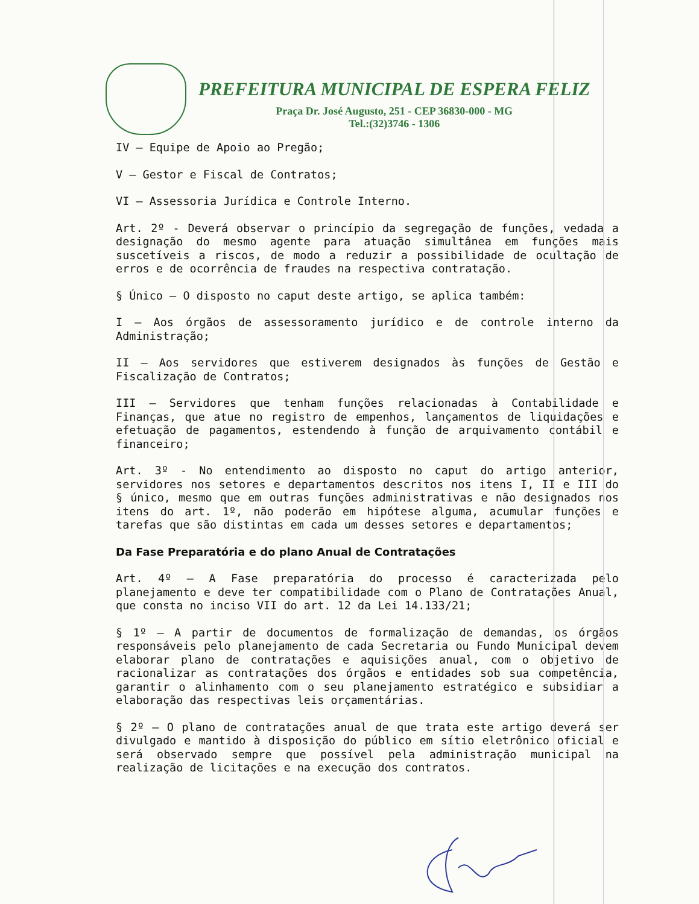PREFEITURA MUNICIPAL DE ESPERA FELIZ
Praça Dr. José Augusto, 251 - CEP 36830-000 - MG
Tel.:(32)3746 - 1306
IV – Equipe de Apoio ao Pregão;
V – Gestor e Fiscal de Contratos;
VI – Assessoria Jurídica e Controle Interno.
Art. 2º - Deverá observar o princípio da segregação de funções, vedada a designação do mesmo agente para atuação simultânea em funções mais suscetíveis a riscos, de modo a reduzir a possibilidade de ocultação de erros e de ocorrência de fraudes na respectiva contratação.
§ Único – O disposto no caput deste artigo, se aplica também:
I – Aos órgãos de assessoramento jurídico e de controle interno da Administração;
II – Aos servidores que estiverem designados às funções de Gestão e Fiscalização de Contratos;
III – Servidores que tenham funções relacionadas à Contabilidade e Finanças, que atue no registro de empenhos, lançamentos de liquidações e efetuação de pagamentos, estendendo à função de arquivamento contábil e financeiro;
Art. 3º - No entendimento ao disposto no caput do artigo anterior, servidores nos setores e departamentos descritos nos itens I, II e III do § único, mesmo que em outras funções administrativas e não designados nos itens do art. 1º, não poderão em hipótese alguma, acumular funções e tarefas que são distintas em cada um desses setores e departamentos;
Da Fase Preparatória e do plano Anual de Contratações
Art. 4º – A Fase preparatória do processo é caracterizada pelo planejamento e deve ter compatibilidade com o Plano de Contratações Anual, que consta no inciso VII do art. 12 da Lei 14.133/21;
§ 1º – A partir de documentos de formalização de demandas, os órgãos responsáveis pelo planejamento de cada Secretaria ou Fundo Municipal devem elaborar plano de contratações e aquisições anual, com o objetivo de racionalizar as contratações dos órgãos e entidades sob sua competência, garantir o alinhamento com o seu planejamento estratégico e subsidiar a elaboração das respectivas leis orçamentárias.
§ 2º – O plano de contratações anual de que trata este artigo deverá ser divulgado e mantido à disposição do público em sítio eletrônico oficial e será observado sempre que possível pela administração municipal na realização de licitações e na execução dos contratos.